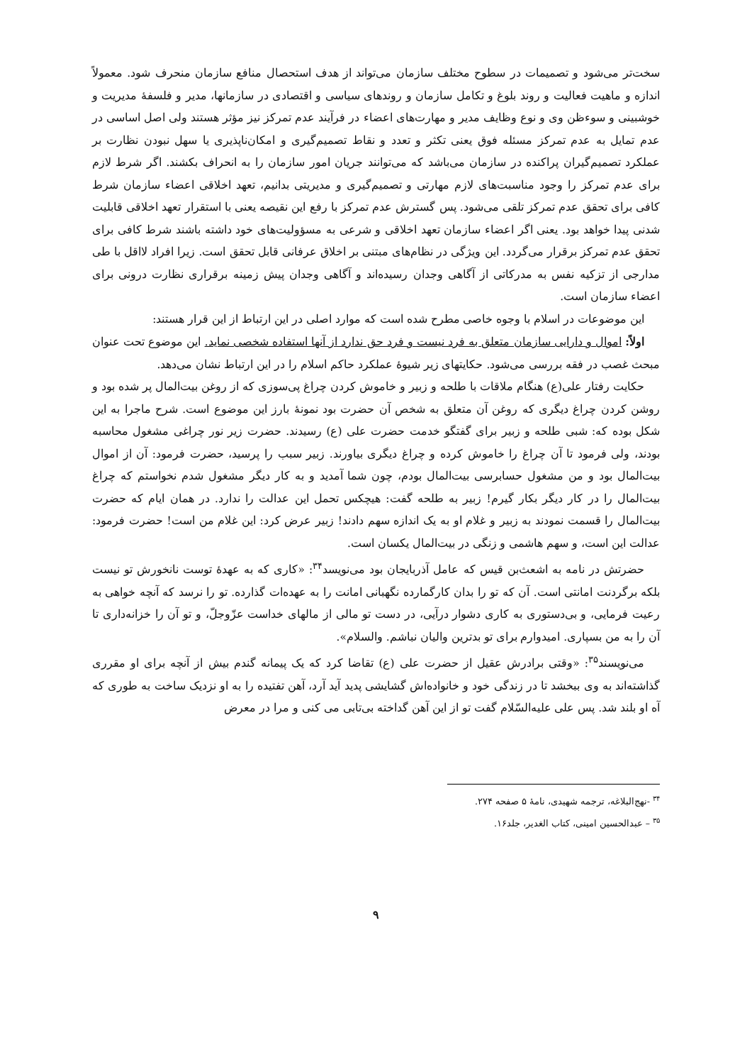سخت‌تر می‌شود و تصمیمات در سطوح مختلف سازمان می‌تواند از هدف استحصال منافع سازمان منحرف شود. معمولاً اندازه و ماهیت فعالیت و روند بلوغ و تکامل سازمان و روندهای سیاسی و اقتصادی در سازمانها، مدیر و فلسفهٔ مدیریت و خوشبینی و سوءظن وی و نوع وظایف مدیر و مهارت‌های اعضاء در فرآیند عدم تمرکز نیز مؤثر هستند ولی اصل اساسی در عدم تمایل به عدم تمرکز مسئله فوق یعنی تکثر و تعدد و نقاط تصمیم‌گیری و امکان‌ناپذیری یا سهل نبودن نظارت بر عملکرد تصمیم‌گیران پراکنده در سازمان می‌باشد که می‌توانند جریان امور سازمان را به انحراف بکشند. اگر شرط لازم برای عدم تمرکز را وجود مناسبت‌های لازم مهارتی و تصمیم‌گیری و مدیریتی بدانیم، تعهد اخلاقی اعضاء سازمان شرط کافی برای تحقق عدم تمرکز تلقی می‌شود. پس گسترش عدم تمرکز با رفع این نقیصه یعنی با استقرار تعهد اخلاقی قابلیت شدنی پیدا خواهد بود. یعنی اگر اعضاء سازمان تعهد اخلاقی و شرعی به مسؤولیت‌های خود داشته باشند شرط کافی برای تحقق عدم تمرکز برقرار می‌گردد. این ویژگی در نظام‌های مبتنی بر اخلاق عرفانی قابل تحقق است. زیرا افراد لااقل با طی مدارجی از تزکیه نفس به مدرکاتی از آگاهی وجدان رسیده‌اند و آگاهی وجدان پیش زمینه برقراری نظارت درونی برای اعضاء سازمان است.
این موضوعات در اسلام با وجوه خاصی مطرح شده است که موارد اصلی در این ارتباط از این قرار هستند:
اولاً: اموال و دارایی سازمان متعلق به فرد نیست و فرد حق ندارد از آنها استفاده شخصی نماید. این موضوع تحت عنوان مبحث غصب در فقه بررسی می‌شود. حکایتهای زیر شیوهٔ عملکرد حاکم اسلام را در این ارتباط نشان می‌دهد.
حکایت رفتار علی(ع) هنگام ملاقات با طلحه و زبیر و خاموش کردن چراغ پی‌سوزی که از روغن بیت‌المال پر شده بود و روشن کردن چراغ دیگری که روغن آن متعلق به شخص آن حضرت بود نمونهٔ بارز این موضوع است. شرح ماجرا به این شکل بوده که: شبی طلحه و زبیر برای گفتگو خدمت حضرت علی (ع) رسیدند. حضرت زیر نور چراغی مشغول محاسبه بودند، ولی فرمود تا آن چراغ را خاموش کرده و چراغ دیگری بیاورند. زبیر سبب را پرسید، حضرت فرمود: آن از اموال بیت‌المال بود و من مشغول حسابرسی بیت‌المال بودم، چون شما آمدید و به کار دیگر مشغول شدم نخواستم که چراغ بیت‌المال را در کار دیگر بکار گیرم! زبیر به طلحه گفت: هیچکس تحمل این عدالت را ندارد. در همان ایام که حضرت بیت‌المال را قسمت نمودند به زبیر و غلام او به یک اندازه سهم دادند! زبیر عرض کرد: این غلام من است! حضرت فرمود: عدالت این است، و سهم هاشمی و زنگی در بیت‌المال یکسان است.
حضرتش در نامه به اشعث‌بن قیس که عامل آذربایجان بود می‌نویسد<sup>۳۴</sup>: «کاری که به عهدهٔ توست نانخورش تو نیست بلکه برگردنت امانتی است. آن که تو را بدان کارگمارده نگهبانی امانت را به عهده‌ات گذارده. تو را نرسد که آنچه خواهی به رعیت فرمایی، و بی‌دستوری به کاری دشوار درآیی، در دست تو مالی از مالهای خداست عزّوجلّ، و تو آن را خزانه‌داری تا آن را به من بسپاری. امیدوارم برای تو بدترین والیان نباشم. والسلام».
می‌نویسند<sup>۳۵</sup>: «وقتی برادرش عقیل از حضرت علی (ع) تقاضا کرد که یک پیمانه گندم بیش از آنچه برای او مقرری گذاشته‌اند به وی ببخشد تا در زندگی خود و خانواده‌اش گشایشی پدید آید آرد، آهن تفتیده را به او نزدیک ساخت به طوری که آه او بلند شد. پس علی علیه‌السّلام گفت تو از این آهن گداخته بی‌تابی می کنی و مرا در معرض
<sup>۳۴</sup> -نهج‌البلاغه، ترجمه شهیدی، نامهٔ ۵ صفحه ۲۷۴.
<sup>۳۵</sup> – عبدالحسین امینی، کتاب الغدیر، جلد۱۶.
۹